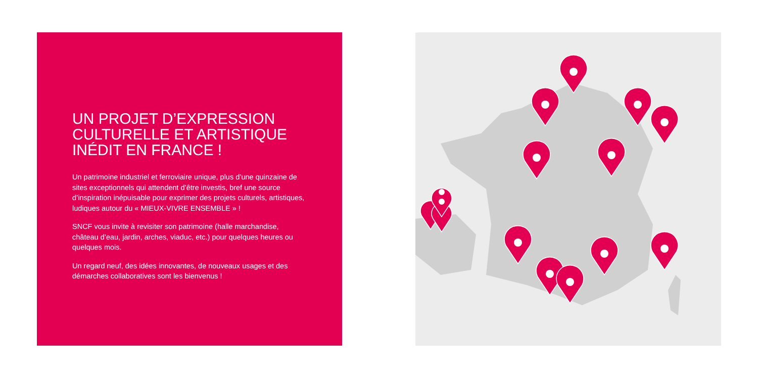UN PROJET D’EXPRESSION
CULTURELLE ET ARTISTIQUE
INÉDIT EN FRANCE !
Un patrimoine industriel et ferroviaire unique, plus d’une quinzaine de sites exceptionnels qui attendent d’être investis, bref une source d’inspiration inépuisable pour exprimer des projets culturels, artistiques, ludiques autour du « MIEUX-VIVRE ENSEMBLE » !
SNCF vous invite à revisiter son patrimoine (halle marchandise, château d’eau, jardin, arches, viaduc, etc.) pour quelques heures ou quelques mois.
Un regard neuf, des idées innovantes, de nouveaux usages et des démarches collaboratives sont les bienvenus !